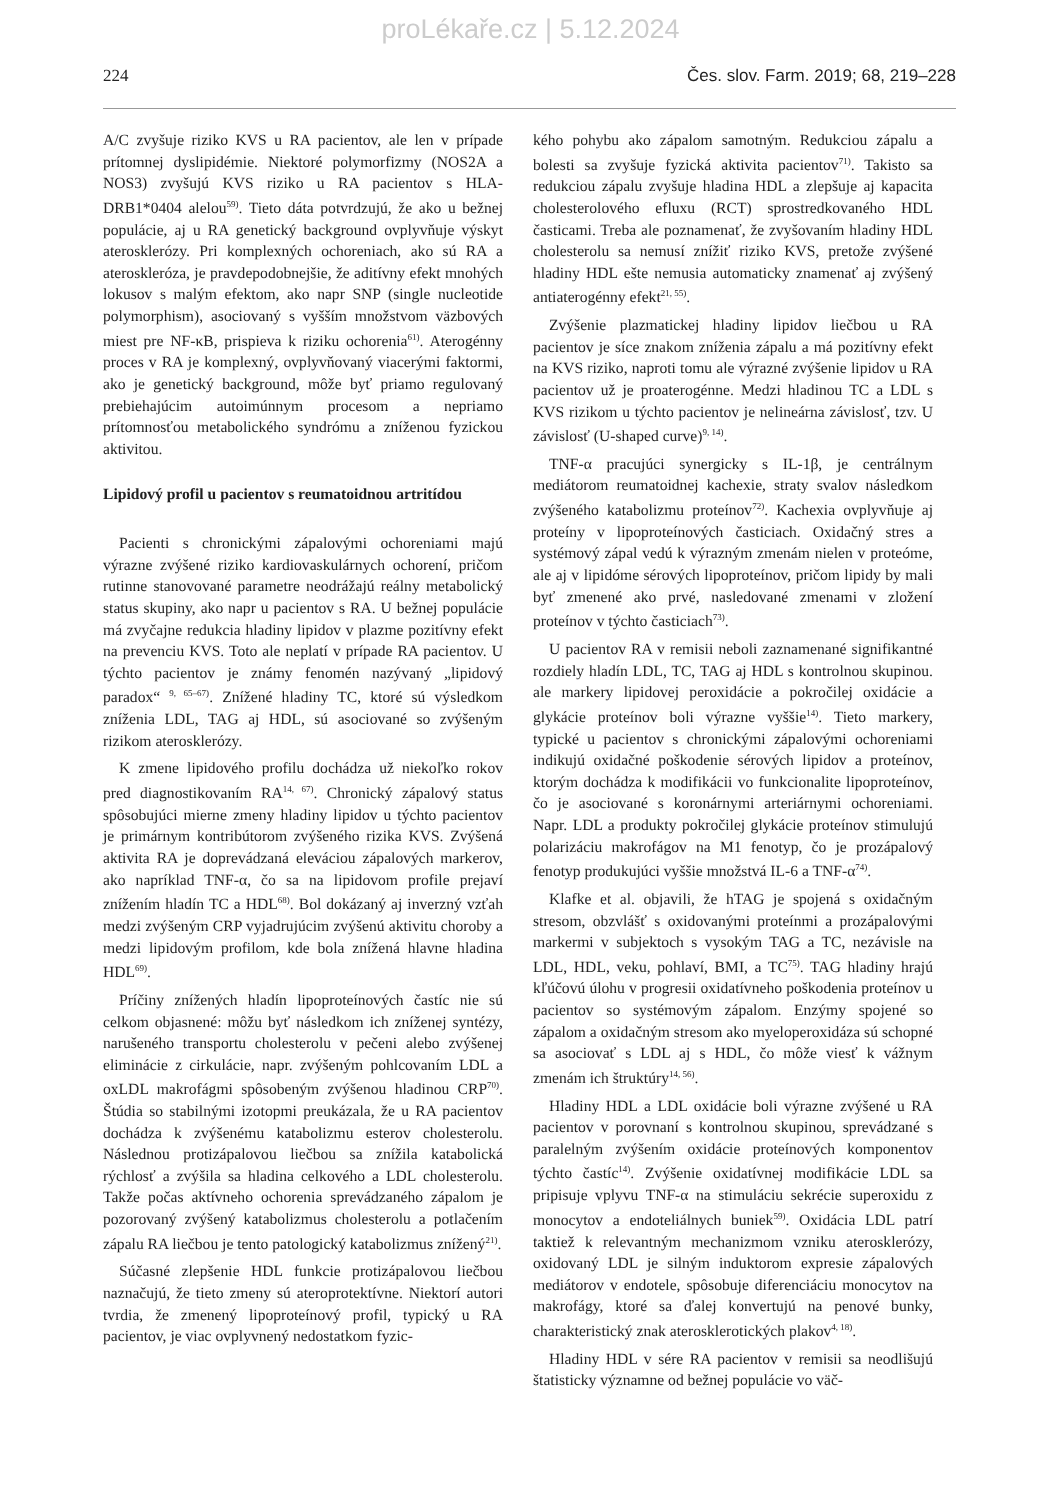proLékaře.cz | 5.12.2024
224 Čes. slov. Farm. 2019; 68, 219–228
A/C zvyšuje riziko KVS u RA pacientov, ale len v prípade prítomnej dyslipidémie. Niektoré polymorfizmy (NOS2A a NOS3) zvyšujú KVS riziko u RA pacientov s HLA-DRB1*0404 alelou<sup>59)</sup>. Tieto dáta potvrdzujú, že ako u bežnej populácie, aj u RA genetický background ovplyvňuje výskyt aterosklerózy. Pri komplexných ochoreniach, ako sú RA a ateroskleróza, je pravdepodobnejšie, že aditívny efekt mnohých lokusov s malým efektom, ako napr SNP (single nucleotide polymorphism), asociovaný s vyšším množstvom väzbových miest pre NF-κB, prispieva k riziku ochorenia<sup>61)</sup>. Aterogénny proces v RA je komplexný, ovplyvňovaný viacerými faktormi, ako je genetický background, môže byť priamo regulovaný prebiehajúcim autoimúnnym procesom a nepriamo prítomnosťou metabolického syndrómu a zníženou fyzickou aktivitou.
Lipidový profil u pacientov s reumatoidnou artritídou
Pacienti s chronickými zápalovými ochoreniami majú výrazne zvýšené riziko kardiovaskulárnych ochorení, pričom rutinne stanovované parametre neodrážajú reálny metabolický status skupiny, ako napr u pacientov s RA. U bežnej populácie má zvyčajne redukcia hladiny lipidov v plazme pozitívny efekt na prevenciu KVS. Toto ale neplatí v prípade RA pacientov. U týchto pacientov je známy fenomén nazývaný „lipidový paradox“ <sup>9, 65–67)</sup>. Znížené hladiny TC, ktoré sú výsledkom zníženia LDL, TAG aj HDL, sú asociované so zvýšeným rizikom aterosklerózy.
K zmene lipidového profilu dochádza už niekoľko rokov pred diagnostikovaním RA<sup>14, 67)</sup>. Chronický zápalový status spôsobujúci mierne zmeny hladiny lipidov u týchto pacientov je primárnym kontribútorom zvýšeného rizika KVS. Zvýšená aktivita RA je doprevádzaná eleváciou zápalových markerov, ako napríklad TNF-α, čo sa na lipidovom profile prejaví znížením hladín TC a HDL<sup>68)</sup>. Bol dokázaný aj inverzný vzťah medzi zvýšeným CRP vyjadrujúcim zvýšenú aktivitu choroby a medzi lipidovým profilom, kde bola znížená hlavne hladina HDL<sup>69)</sup>.
Príčiny znížených hladín lipoproteínových častíc nie sú celkom objasnené: môžu byť následkom ich zníženej syntézy, narušeného transportu cholesterolu v pečeni alebo zvýšenej eliminácie z cirkulácie, napr. zvýšeným pohlcovaním LDL a oxLDL makrofágmi spôsobeným zvýšenou hladinou CRP<sup>70)</sup>. Štúdia so stabilnými izotopmi preukázala, že u RA pacientov dochádza k zvýšenému katabolizmu esterov cholesterolu. Následnou protizápalovou liečbou sa znížila katabolická rýchlosť a zvýšila sa hladina celkového a LDL cholesterolu. Takže počas aktívneho ochorenia sprevádzaného zápalom je pozorovaný zvýšený katabolizmus cholesterolu a potlačením zápalu RA liečbou je tento patologický katabolizmus znížený<sup>21)</sup>.
Súčasné zlepšenie HDL funkcie protizápalovou liečbou naznačujú, že tieto zmeny sú ateroprotektívne. Niektorí autori tvrdia, že zmenený lipoproteínový profil, typický u RA pacientov, je viac ovplyvnený nedostatkom fyzic-
kého pohybu ako zápalom samotným. Redukciou zápalu a bolesti sa zvyšuje fyzická aktivita pacientov<sup>71)</sup>. Takisto sa redukciou zápalu zvyšuje hladina HDL a zlepšuje aj kapacita cholesterolového efluxu (RCT) sprostredkovaného HDL časticami. Treba ale poznamenať, že zvyšovaním hladiny HDL cholesterolu sa nemusí znížiť riziko KVS, pretože zvýšené hladiny HDL ešte nemusia automaticky znamenať aj zvýšený antiaterogénny efekt<sup>21, 55)</sup>.
Zvýšenie plazmatickej hladiny lipidov liečbou u RA pacientov je síce znakom zníženia zápalu a má pozitívny efekt na KVS riziko, naproti tomu ale výrazné zvýšenie lipidov u RA pacientov už je proaterogénne. Medzi hladinou TC a LDL s KVS rizikom u týchto pacientov je nelineárna závislosť, tzv. U závislosť (U-shaped curve)<sup>9, 14)</sup>.
TNF-α pracujúci synergicky s IL-1β, je centrálnym mediátorom reumatoidnej kachexie, straty svalov následkom zvýšeného katabolizmu proteínov<sup>72)</sup>. Kachexia ovplyvňuje aj proteíny v lipoproteínových časticiach. Oxidačný stres a systémový zápal vedú k výrazným zmenám nielen v proteóme, ale aj v lipidóme sérových lipoproteínov, pričom lipidy by mali byť zmenené ako prvé, nasledované zmenami v zložení proteínov v týchto časticiach<sup>73)</sup>.
U pacientov RA v remisii neboli zaznamenané signifikantné rozdiely hladín LDL, TC, TAG aj HDL s kontrolnou skupinou. ale markery lipidovej peroxidácie a pokročilej oxidácie a glykácie proteínov boli výrazne vyššie<sup>14)</sup>. Tieto markery, typické u pacientov s chronickými zápalovými ochoreniami indikujú oxidačné poškodenie sérových lipidov a proteínov, ktorým dochádza k modifikácii vo funkcionalite lipoproteínov, čo je asociované s koronárnymi arteriárnymi ochoreniami. Napr. LDL a produkty pokročilej glykácie proteínov stimulujú polarizáciu makrofágov na M1 fenotyp, čo je prozápalový fenotyp produkujúci vyššie množstvá IL-6 a TNF-α<sup>74)</sup>.
Klafke et al. objavili, že hTAG je spojená s oxidačným stresom, obzvlášť s oxidovanými proteínmi a prozápalovými markermi v subjektoch s vysokým TAG a TC, nezávisle na LDL, HDL, veku, pohlaví, BMI, a TC<sup>75)</sup>. TAG hladiny hrajú kľúčovú úlohu v progresii oxidatívneho poškodenia proteínov u pacientov so systémovým zápalom. Enzýmy spojené so zápalom a oxidačným stresom ako myeloperoxidáza sú schopné sa asociovať s LDL aj s HDL, čo môže viesť k vážnym zmenám ich štruktúry<sup>14, 56)</sup>.
Hladiny HDL a LDL oxidácie boli výrazne zvýšené u RA pacientov v porovnaní s kontrolnou skupinou, sprevádzané s paralelným zvýšením oxidácie proteínových komponentov týchto častíc<sup>14)</sup>. Zvýšenie oxidatívnej modifikácie LDL sa pripisuje vplyvu TNF-α na stimuláciu sekrécie superoxidu z monocytov a endoteliálnych buniek<sup>59)</sup>. Oxidácia LDL patrí taktiež k relevantným mechanizmom vzniku aterosklerózy, oxidovaný LDL je silným induktorom expresie zápalových mediátorov v endotele, spôsobuje diferenciáciu monocytov na makrofágy, ktoré sa ďalej konvertujú na penové bunky, charakteristický znak aterosklerotických plakov<sup>4, 18)</sup>.
Hladiny HDL v sére RA pacientov v remisii sa neodlišujú štatisticky významne od bežnej populácie vo väč-